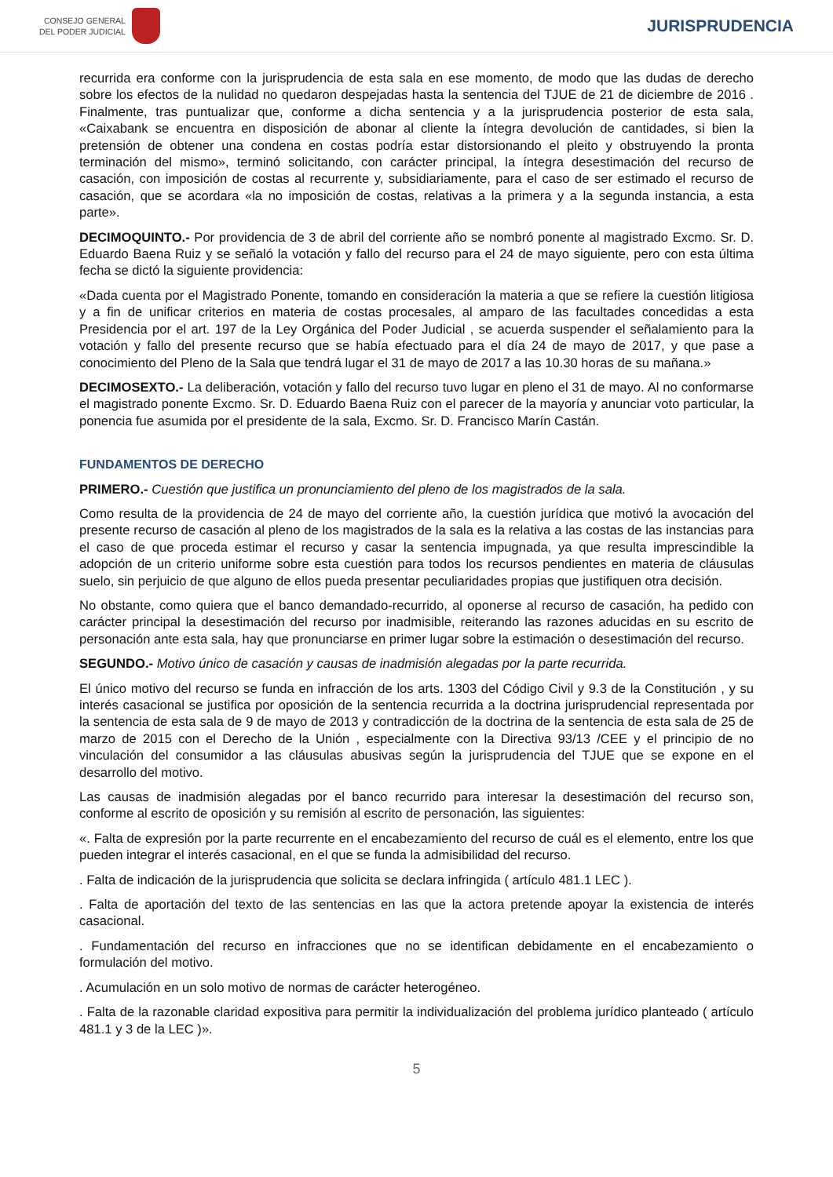CONSEJO GENERAL
DEL PODER JUDICIAL
JURISPRUDENCIA
recurrida era conforme con la jurisprudencia de esta sala en ese momento, de modo que las dudas de derecho sobre los efectos de la nulidad no quedaron despejadas hasta la sentencia del TJUE de 21 de diciembre de 2016 . Finalmente, tras puntualizar que, conforme a dicha sentencia y a la jurisprudencia posterior de esta sala, «Caixabank se encuentra en disposición de abonar al cliente la íntegra devolución de cantidades, si bien la pretensión de obtener una condena en costas podría estar distorsionando el pleito y obstruyendo la pronta terminación del mismo», terminó solicitando, con carácter principal, la íntegra desestimación del recurso de casación, con imposición de costas al recurrente y, subsidiariamente, para el caso de ser estimado el recurso de casación, que se acordara «la no imposición de costas, relativas a la primera y a la segunda instancia, a esta parte».
DECIMOQUINTO.- Por providencia de 3 de abril del corriente año se nombró ponente al magistrado Excmo. Sr. D. Eduardo Baena Ruiz y se señaló la votación y fallo del recurso para el 24 de mayo siguiente, pero con esta última fecha se dictó la siguiente providencia:
«Dada cuenta por el Magistrado Ponente, tomando en consideración la materia a que se refiere la cuestión litigiosa y a fin de unificar criterios en materia de costas procesales, al amparo de las facultades concedidas a esta Presidencia por el art. 197 de la Ley Orgánica del Poder Judicial , se acuerda suspender el señalamiento para la votación y fallo del presente recurso que se había efectuado para el día 24 de mayo de 2017, y que pase a conocimiento del Pleno de la Sala que tendrá lugar el 31 de mayo de 2017 a las 10.30 horas de su mañana.»
DECIMOSEXTO.- La deliberación, votación y fallo del recurso tuvo lugar en pleno el 31 de mayo. Al no conformarse el magistrado ponente Excmo. Sr. D. Eduardo Baena Ruiz con el parecer de la mayoría y anunciar voto particular, la ponencia fue asumida por el presidente de la sala, Excmo. Sr. D. Francisco Marín Castán.
FUNDAMENTOS DE DERECHO
PRIMERO.- Cuestión que justifica un pronunciamiento del pleno de los magistrados de la sala.
Como resulta de la providencia de 24 de mayo del corriente año, la cuestión jurídica que motivó la avocación del presente recurso de casación al pleno de los magistrados de la sala es la relativa a las costas de las instancias para el caso de que proceda estimar el recurso y casar la sentencia impugnada, ya que resulta imprescindible la adopción de un criterio uniforme sobre esta cuestión para todos los recursos pendientes en materia de cláusulas suelo, sin perjuicio de que alguno de ellos pueda presentar peculiaridades propias que justifiquen otra decisión.
No obstante, como quiera que el banco demandado-recurrido, al oponerse al recurso de casación, ha pedido con carácter principal la desestimación del recurso por inadmisible, reiterando las razones aducidas en su escrito de personación ante esta sala, hay que pronunciarse en primer lugar sobre la estimación o desestimación del recurso.
SEGUNDO.- Motivo único de casación y causas de inadmisión alegadas por la parte recurrida.
El único motivo del recurso se funda en infracción de los arts. 1303 del Código Civil y 9.3 de la Constitución , y su interés casacional se justifica por oposición de la sentencia recurrida a la doctrina jurisprudencial representada por la sentencia de esta sala de 9 de mayo de 2013 y contradicción de la doctrina de la sentencia de esta sala de 25 de marzo de 2015 con el Derecho de la Unión , especialmente con la Directiva 93/13 /CEE y el principio de no vinculación del consumidor a las cláusulas abusivas según la jurisprudencia del TJUE que se expone en el desarrollo del motivo.
Las causas de inadmisión alegadas por el banco recurrido para interesar la desestimación del recurso son, conforme al escrito de oposición y su remisión al escrito de personación, las siguientes:
«. Falta de expresión por la parte recurrente en el encabezamiento del recurso de cuál es el elemento, entre los que pueden integrar el interés casacional, en el que se funda la admisibilidad del recurso.
. Falta de indicación de la jurisprudencia que solicita se declara infringida ( artículo 481.1 LEC ).
. Falta de aportación del texto de las sentencias en las que la actora pretende apoyar la existencia de interés casacional.
. Fundamentación del recurso en infracciones que no se identifican debidamente en el encabezamiento o formulación del motivo.
. Acumulación en un solo motivo de normas de carácter heterogéneo.
. Falta de la razonable claridad expositiva para permitir la individualización del problema jurídico planteado ( artículo 481.1 y 3 de la LEC )».
5